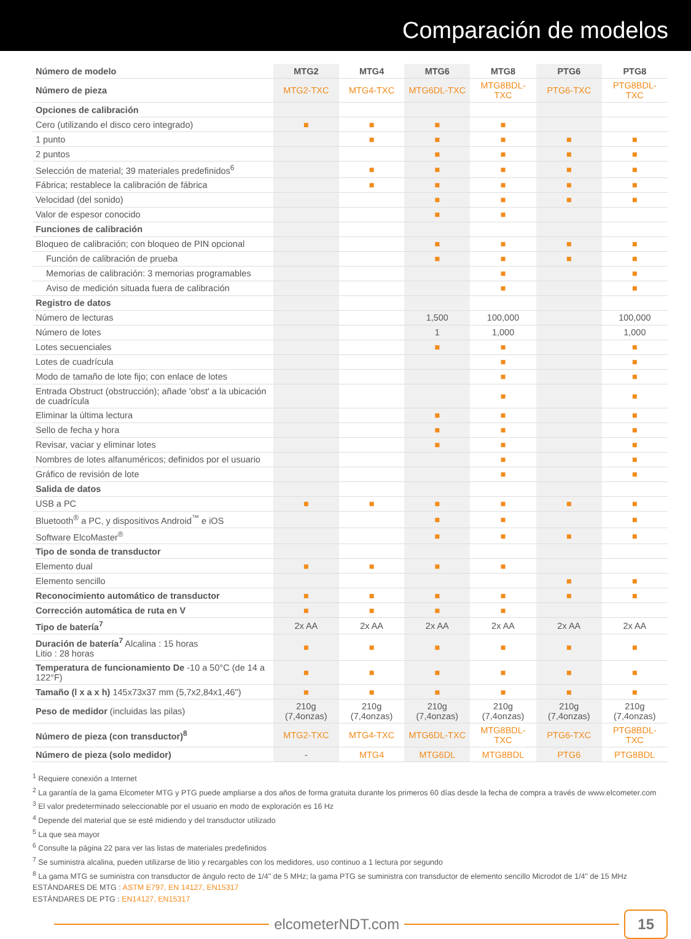Comparación de modelos
| Número de modelo | MTG2 | MTG4 | MTG6 | MTG8 | PTG6 | PTG8 |
| --- | --- | --- | --- | --- | --- | --- |
| Número de pieza | MTG2-TXC | MTG4-TXC | MTG6DL-TXC | MTG8BDL-TXC | PTG6-TXC | PTG8BDL-TXC |
| Opciones de calibración | | | | | | |
| Cero (utilizando el disco cero integrado) | ■ | ■ | ■ | ■ | | |
| 1 punto | | ■ | ■ | ■ | ■ | ■ |
| 2 puntos | | | ■ | ■ | ■ | ■ |
| Selección de material; 39 materiales predefinidos<sup>6</sup> | | ■ | ■ | ■ | ■ | ■ |
| Fábrica; restablece la calibración de fábrica | | ■ | ■ | ■ | ■ | ■ |
| Velocidad (del sonido) | | | ■ | ■ | ■ | ■ |
| Valor de espesor conocido | | | ■ | ■ | | |
| Funciones de calibración | | | | | | |
| Bloqueo de calibración; con bloqueo de PIN opcional | | | ■ | ■ | ■ | ■ |
| Función de calibración de prueba | | | ■ | ■ | ■ | ■ |
| Memorias de calibración: 3 memorias programables | | | | ■ | | ■ |
| Aviso de medición situada fuera de calibración | | | | ■ | | ■ |
| Registro de datos | | | | | | |
| Número de lecturas | | | 1,500 | 100,000 | | 100,000 |
| Número de lotes | | | 1 | 1,000 | | 1,000 |
| Lotes secuenciales | | | ■ | ■ | | ■ |
| Lotes de cuadrícula | | | | ■ | | ■ |
| Modo de tamaño de lote fijo; con enlace de lotes | | | | ■ | | ■ |
| Entrada Obstruct (obstrucción); añade 'obst' a la ubicación de cuadrícula | | | | ■ | | ■ |
| Eliminar la última lectura | | | ■ | ■ | | ■ |
| Sello de fecha y hora | | | ■ | ■ | | ■ |
| Revisar, vaciar y eliminar lotes | | | ■ | ■ | | ■ |
| Nombres de lotes alfanuméricos; definidos por el usuario | | | | ■ | | ■ |
| Gráfico de revisión de lote | | | | ■ | | ■ |
| Salida de datos | | | | | | |
| USB a PC | ■ | ■ | ■ | ■ | ■ | ■ |
| Bluetooth<sup>®</sup> a PC, y dispositivos Android<sup>™</sup> e iOS | | | ■ | ■ | | ■ |
| Software ElcoMaster<sup>®</sup> | | | ■ | ■ | ■ | ■ |
| Tipo de sonda de transductor | | | | | | |
| Elemento dual | ■ | ■ | ■ | ■ | | |
| Elemento sencillo | | | | | ■ | ■ |
| Reconocimiento automático de transductor | ■ | ■ | ■ | ■ | ■ | ■ |
| Corrección automática de ruta en V | ■ | ■ | ■ | ■ | | |
| Tipo de batería<sup>7</sup> | 2x AA | 2x AA | 2x AA | 2x AA | 2x AA | 2x AA |
| Duración de batería<sup>7</sup> Alcalina : 15 horas Litio : 28 horas | ■ | ■ | ■ | ■ | ■ | ■ |
| Temperatura de funcionamiento De -10 a 50°C (de 14 a 122°F) | ■ | ■ | ■ | ■ | ■ | ■ |
| Tamaño (l x a x h) 145x73x37 mm (5,7x2,84x1,46") | ■ | ■ | ■ | ■ | ■ | ■ |
| Peso de medidor (incluidas las pilas) | 210g (7,4onzas) | 210g (7,4onzas) | 210g (7,4onzas) | 210g (7,4onzas) | 210g (7,4onzas) | 210g (7,4onzas) |
| Número de pieza (con transductor)<sup>8</sup> | MTG2-TXC | MTG4-TXC | MTG6DL-TXC | MTG8BDL-TXC | PTG6-TXC | PTG8BDL-TXC |
| Número de pieza (solo medidor) | - | MTG4 | MTG6DL | MTG8BDL | PTG6 | PTG8BDL |
<sup>1</sup> Requiere conexión a Internet
<sup>2</sup> La garantía de la gama Elcometer MTG y PTG puede ampliarse a dos años de forma gratuita durante los primeros 60 días desde la fecha de compra a través de www.elcometer.com
<sup>3</sup> El valor predeterminado seleccionable por el usuario en modo de exploración es 16 Hz
<sup>4</sup> Depende del material que se esté midiendo y del transductor utilizado
<sup>5</sup> La que sea mayor
<sup>6</sup> Consulte la página 22 para ver las listas de materiales predefinidos
<sup>7</sup> Se suministra alcalina, pueden utilizarse de litio y recargables con los medidores, uso continuo a 1 lectura por segundo
<sup>8</sup> La gama MTG se suministra con transductor de ángulo recto de 1/4" de 5 MHz; la gama PTG se suministra con transductor de elemento sencillo Microdot de 1/4" de 15 MHz
ESTÁNDARES DE MTG : ASTM E797, EN 14127, EN15317
ESTÁNDARES DE PTG : EN14127, EN15317
elcometerNDT.com 15